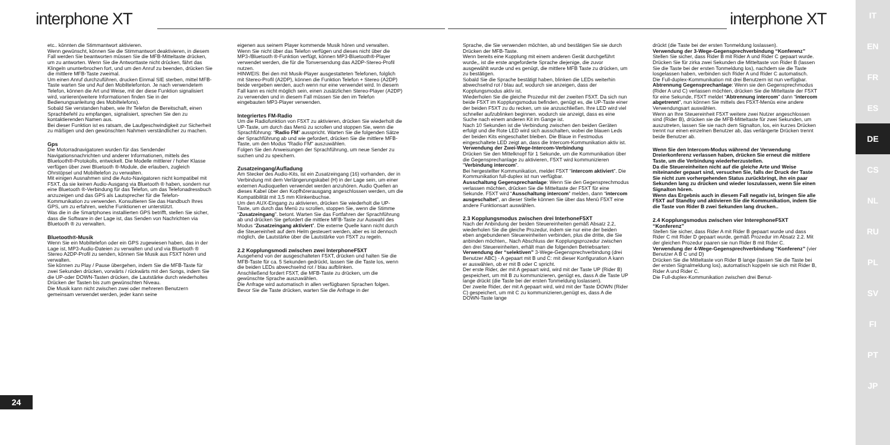interphone XT interphone XT
IT
EN
FR
ES
DE
CS
NL
RU
PL
SV
FI
PT
JP
24
etc.. könnten die Stimmantwort aktivieren.
Wenn gewünscht, können Sie die Stimmantwort deaktivieren, in diesem Fall werden Sie beantworten müssen Sie die MFB-Mitteltaste drücken, um zu antworten. Wenn Sie die Antworttaste nicht drücken, fährt das Klingeln ununterbrochen fort, und um den Anruf zu beenden, drücken Sie die mittlere MFB-Taste zweimal.
Um einen Anruf durchzuführen, drucken Einmal SIE sterben, mittel MFB-Taste warten Sie und Auf den Mobiltelefonton. Je nach verwendetem Telefon, können die Art und Weise, mit der diese Funktion signalisiert wird, variieren(weitere Informationen finden Sie in der Bedienungsanleitung des Mobiltelefons).
Sobald Sie verstanden haben, wie Ihr Telefon die Bereitschaft, einen Sprachbefehl zu empfangen, signalisiert, sprechen Sie den zu kontaktierenden Namen aus.
Bei dieser Funktion ist es ratsam, die Laufgeschwindigkeit zur Sicherheit zu mäßigen und den gewünschten Nahmen verständlicher zu machen.
Gps
Die Motorradnavigatoren wurden für das Sendender Navigationsnachrichten und anderer Informationen, mittels des Bluetooth®-Protokolls, entwickelt. Die Modelle mittlerer / hoher Klasse verfügen über zwei Bluetooth ®-Module, die erlauben, zugleich Ohrstöpsel und Mobiltelefon zu verwalten.
Mit einigen Ausnahmen sind die Auto-Navigatoren nicht kompatibel mit F5XT, da sie keinen Audio-Ausgang via Bluetooth ® haben, sondern nur eine Bluetooth ®-Verbindung für das Telefon, um das Telefonadressbuch anzuzeigen und das GPS als Lautsprecher für die Telefon-Kommunikation zu verwenden. Konsultieren Sie das Handbuch Ihres GPS, um zu erfahren, welche Funktionen er unterstützt.
Was die in die Smartphones installierten GPS betrifft, stellen Sie sicher, dass die Software in der Lage ist, das Senden von Nachrichten via Bluetooth ® zu verwalten.
Bluetooth®-Musik
Wenn Sie ein Mobiltelefon oder ein GPS zugewiesen haben, das in der Lage ist, MP3-Audio-Dateien zu verwalten und und via Bluetooth ® Stereo A2DP-Profil zu senden, können Sie Musik aus F5XT hören und verwalten.
Sie können zu Play / Pause übergehen, indem Sie die MFB-Taste für zwei Sekunden drücken, vorwärts / rückwärts mit den Songs, indem Sie die UP-oder DOWN-Tasten drücken, die Lautstärke durch wiederholtes Drücken der Tasten bis zum gewünschten Niveau.
Die Musik kann nicht zwischen zwei oder mehreren Benutzern gemeinsam verwendet werden, jeder kann seine
eigenen aus seinem Player kommende Musik hören und verwalten.
Wenn Sie nicht über das Telefon verfügen und dieses nicht über die MP3-/Bluetooth ®-Funktion verfügt, können MP3-Bluetooth®-Player verwendet werden, die für die Tonversendung das A2DP-Stereo-Profil nutzen.
HINWEIS: Bei den mit Musik-Player ausgestatteten Telefonen, folglich mit Stereo-Profil (A2DP), können die Funktion Telefon + Stereo (A2DP) beide vergeben werden, auch wenn nur eine verwendet wird. In diesem Fall kann es nicht möglich sein, einen zusätzlichen Stereo-Player (A2DP) zu verwenden und in diesem Fall müssen Sie den im Telefon eingebauten MP3-Player verwenden.
Integriertes FM-Radio
Um die Radiofunktion von F5XT zu aktivieren, drücken Sie wiederholt die UP-Taste, um durch das Menü zu scrollen und stoppen Sie, wenn die Sprachführung: “Radio FM” ausspricht. Warten Sie die folgenden Sätze der Sprachführung ab und wie gefordert, drücken Sie die mittlere MFB-Taste, um den Modus "Radio FM" auszuwählen.
Folgen Sie den Anweisungen der Sprachführung, um neue Sender zu suchen und zu speichern.
Zusatzeingang/Aufladung
Am Stecker des Audio-Kits, ist ein Zusatzeingang (16) vorhanden, der in Verbindung mit dem Verlängerungskabel (H) in der Lage sein, um einer externen Audioquellen verwendet werden anzuhören. Audio Quellen an dieses Kabel über den Kopfhörerausgang angeschlossen werden, um die Kompatibilität mit 3,5 mm Klinkenbuchse.
Um den AUX-Eingang zu aktivieren, drücken Sie wiederholt die UP-Taste, um durch das Menü zu scrollen, stoppen Sie, wenn die Stimme “Zusatzeingang”. betont. Warten Sie das Fortfahren der Sprachführung ab und drücken Sie gefordert die mittlere MFB-Taste zur Auswahl des Modus “Zusatzeingang aktiviert”. Die externe Quelle kann nicht durch die Steuereinheit auf dem Helm gesteuert werden, aber es ist dennoch möglich, die Lautstärke über die Lautstärke von F5XT zu regeln.
2.2 Kopplungsmodi zwischen zwei InterphoneF5XT
Ausgehend von der ausgeschalteten F5XT, drücken und halten Sie die MFB-Taste für ca. 5 Sekunden gedrückt, lassen Sie die Taste los, wenn die beiden LEDs abwechselnd rot / blau aufblinken.
Anschließend fordert F5XT, die MFB-Taste zu drücken, um die gewünschte Sprache auszuwählen.
Die Anfrage wird automatisch in allen verfügbaren Sprachen folgen.
Bevor Sie die Taste drücken, warten Sie die Anfrage in der
Sprache, die Sie verwenden möchten, ab und bestätigen Sie sie durch Drücken der MFB-Taste.
Wenn bereits eine Kopplung mit einem anderen Gerät durchgeführt wurde,, ist die erste angeforderte Sprache diejenige, die zuvor ausgewählt wurde und es genügt, die mittlere MFB Taste zu drücken, um zu bestätigen.
Sobald Sie die Sprache bestätigt haben, blinken die LEDs weiterhin abwechselnd rot / blau auf, wodurch sie anzeigen, dass der Kopplungsmodus aktiv ist.
Wiederholen Sie die gleiche Prozedur mit der zweiten F5XT. Da sich nun beide F5XT im Kopplungsmodus befinden, genügt es, die UP-Taste einer der beiden F5XT zu du recken, um sie anzuschließen. Ihre LED wird viel schneller aufzublinken beginnen. wodurch sie anzeigt, dass es eine Suche nach einem anderen Kit im Gange ist.
Nach 10 Sekunden ist die Verbindung zwischen den beiden Geräten erfolgt und die Rote LED wird sich ausschalten, wobei die blauen Leds der beiden Kits eingeschaltet bleiben. Die Blaue in Festmodus eingeschaltete LED zeigt an, dass die Intercom-Kommunikation aktiv ist.
Verwendung der Zwei-Wege-Intercom-Verbindung
Drücken Sie den Mittelknopf für 1 Sekunde, um die Kommunikation über die Gegensprechanlage zu aktivieren, F5XT wird kommunizieren “Verbindung intercom”.
Bei hergestellter Kommunikation, meldet F5XT “intercom aktiviert”. Die Kommunikation full-duplex ist nun verfügbar.
Ausschaltung Gegensprechanlage: Wenn Sie den Gegensprechmodus verlassen möchten, drücken Sie die Mitteltaste der F5XT für eine Sekunde. F5XT wird “Ausschaltung intercom” melden, dann “intercom ausgeschaltet”, an dieser Stelle können Sie über das Menü F5XT eine andere Funktionsart auswählen.
2.3 Kopplungsmodus zwischen drei InterhoneF5XT
Nach der Anbindung der beiden Steuereinheiten gemäß Absatz 2.2, wiederholen Sie die gleiche Prozedur, indem sie nur eine der beiden eben angebundenen Steuereinheiten verbinden, plus die dritte, die Sie anbinden möchten,. Nach Abschluss der Kopplungsprozedur zwischen den drei Steuereinheiten, erhält man die folgenden Betriebsarten:
Verwendung der “selektiven” 3-Wege-Gegensprechverbindung (drei Benutzer ABC) - A gepaart mit B und C: mit dieser Konfiguration A kann er auswählen, ob er mit B oder C spricht.
Der erste Rider, der mit A gepaart wird, wird mit der Taste UP (Rider B) gespeichert, um mit B zu kommunizieren, genügt es, dass A die Taste UP lange drückt (die Taste bei der ersten Tonmeldung loslassen).
Der zweite Rider, der mit A gepaart wird, wird mit der Taste DOWN (Rider C) gespeichert, um mit C zu kommunizieren,genügt es, dass A die DOWN-Taste lange
drückt (die Taste bei der ersten Tonmeldung loslassen).
Verwendung der 3-Wege-Gegensprechverbindung “Konferenz”
Stellen Sie sicher, dass Rider B mit Rider A und Rider C gepaart wurde.
Drücken Sie für zirka zwei Sekunden die Mitteltaste von Rider B (lassen Sie die Taste bei der ersten Tonmeldung los), nachdem sie die Taste losgelassen haben, verbinden sich Rider A und Rider C automatisch.
Die Full-duplex-Kommunikation mit drei Benutzern ist nun verfügbar.
Abtrennung Gegensprechanlage: Wenn sie den Gegensprechmodus (Rider A und C) verlassen möchten, drücken Sie die Mitteltaste der F5XT für eine Sekunde, F5XT meldet “Abtrennung intercom” dann “intercom abgetrennt”, nun können Sie mittels des F5XT-Menüs eine andere Verwendungsart auswählen.
Wenn an Ihre Steuereinheit F5XT weitere zwei Nutzer angeschlossen sind (Rider B), drücken sie die MFB-Mitteltaste für zwei Sekunden, um auszutreten, lassen Sie sie nach dem Signalton, los, ein kurzes Drücken trennt nur einen einzelnen Benutzer ab, das verlängerte Drücken trennt beide Benutzer ab.
Wenn Sie den Intercom-Modus während der Verwendung Dreierkonferenz verlassen haben, drücken Sie erneut die mittlere Taste, um die Verbindung wiederherzustellen.
Da die Steuereinheiten nicht auf die gleiche Arte und Weise miteinander gepaart sind, versuchen Sie, falls der Druck der Taste Sie nicht zum vorhergehenden Status zurückbringt, ihn ein paar Sekunden lang zu drücken und wieder loszulassen, wenn Sie einen Signalton hören.
Wenn das Ergebnis auch in diesem Fall negativ ist, bringen Sie alle F5XT auf Standby und aktivieren Sie die Kommunikation, indem Sie die Taste von Rider B zwei Sekunden lang drucken..
2.4 Kopplungsmodus zwischen vier InterephoneF5XT “Konferenz”
Stellen Sie sicher, dass Rider A mit Rider B gepaart wurde und dass Rider C mit Rider D gepaart wurde, gemäß Prozedur im Absatz 2.2. Mit der gleichen Prozedur paaren sie nun Rider B mit Rider C.
Verwendung der 4-Wege-Gegensprechverbindung “Konferenz” (vier Benutzer A B C und D)
Drücken Sie die Mitteltaste von Rider B lange (lassen Sie die Taste bei der ersten Signalmeldung los), automatisch koppeln sie sich mit Rider B, Rider A und Rider C.
Die Full-duplex-Kommunikation zwischen drei Benut-